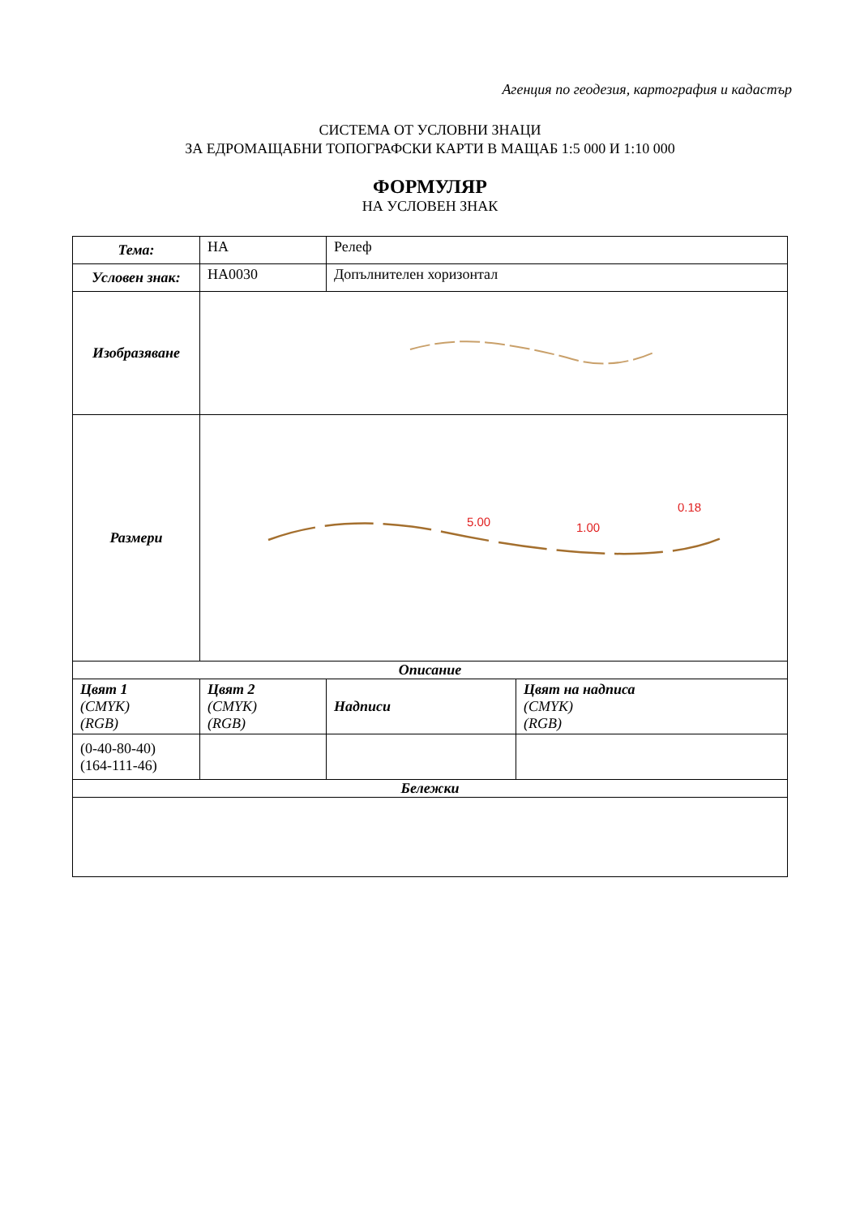Агенция по геодезия, картография и кадастър
СИСТЕМА ОТ УСЛОВНИ ЗНАЦИ
ЗА ЕДРОМАЩАБНИ ТОПОГРАФСКИ КАРТИ В МАЩАБ 1:5 000 И 1:10 000
ФОРМУЛЯР
НА УСЛОВЕН ЗНАК
| Тема: | НА | Релеф | |
| Условен знак: | НА0030 | Допълнителен хоризонтал | |
| Изобразяване | | | |
| Размери | 5.00 1.00 0.18 | | |
| Описание | | | |
| Цвят 1 (CMYK) (RGB) | Цвят 2 (CMYK) (RGB) | Надписи | Цвят на надписа (CMYK) (RGB) |
| (0-40-80-40) (164-111-46) | | | |
| Бележки | | | |